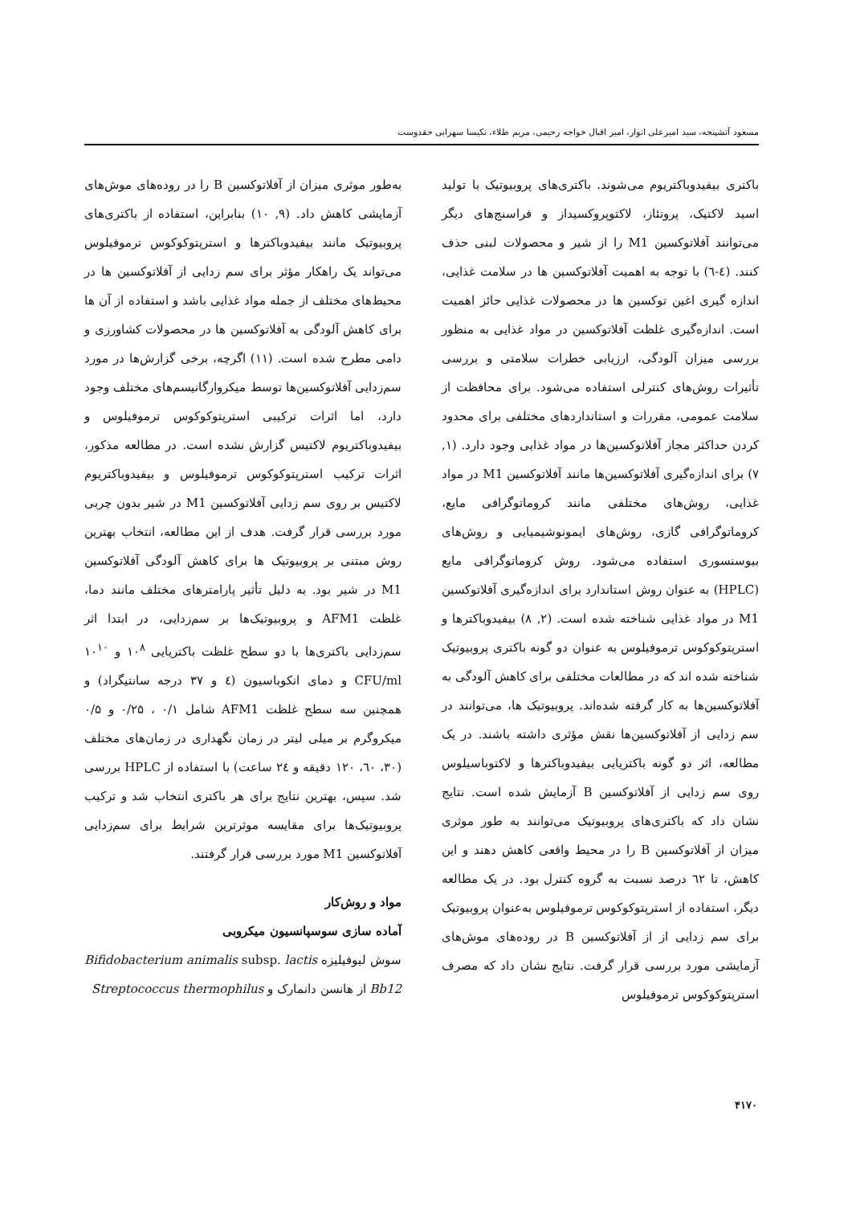مسعود آتشپنجه، سید امیرعلی انوار، امیر اقبال خواجه رحیمی، مریم طلاء، نکیسا سهرابی حقدوست
باکتری بیفیدوباکتریوم می‌شوند. باکتری‌های پروبیوتیک با تولید اسید لاکتیک، پروتئاز، لاکتوپروکسیداز و فراسنج‌های دیگر می‌توانند آفلاتوکسین M1 را از شیر و محصولات لبنی حذف کنند. (٤-٦) با توجه به اهمیت آفلاتوکسین ها در سلامت غذایی، اندازه گیری اغین توکسین ها در محصولات غذایی حائز اهمیت است. اندازه‌گیری غلظت آفلاتوکسین در مواد غذایی به منظور بررسی میزان آلودگی، ارزیابی خطرات سلامتی و بررسی تأثیرات روش‌های کنترلی استفاده می‌شود. برای محافظت از سلامت عمومی، مقررات و استانداردهای مختلفی برای محدود کردن حداکثر مجاز آفلاتوکسین‌ها در مواد غذایی وجود دارد. (۱, ۷) برای اندازه‌گیری آفلاتوکسین‌ها مانند آفلاتوکسین M1 در مواد غذایی، روش‌های مختلفی مانند کروماتوگرافی مایع، کروماتوگرافی گازی، روش‌های ایمونوشیمیایی و روش‌های بیوسنسوری استفاده می‌شود. روش کروماتوگرافی مایع (HPLC) به عنوان روش استاندارد برای اندازه‌گیری آفلاتوکسین M1 در مواد غذایی شناخته شده است. (۲, ۸) بیفیدوباکترها و استرپتوکوکوس ترموفیلوس به عنوان دو گونه باکتری پروبیوتیک شناخته شده اند که در مطالعات مختلفی برای کاهش آلودگی به آفلاتوکسین‌ها به کار گرفته شده‌اند. پروبیوتیک ها، می‌توانند در سم زدایی از آفلاتوکسین‌ها نقش مؤثری داشته باشند. در یک مطالعه، اثر دو گونه باکتریایی بیفیدوباکترها و لاکتوباسیلوس روی سم زدایی از آفلاتوکسین B آزمایش شده است. نتایج نشان داد که باکتری‌های پروبیوتیک می‌توانند به طور موثری میزان از آفلاتوکسین B را در محیط واقعی کاهش دهند و این کاهش، تا ٦٢ درصد نسبت به گروه کنترل بود. در یک مطالعه دیگر، استفاده از استرپتوکوکوس ترموفیلوس به‌عنوان پروبیوتیک برای سم زدایی از از آفلاتوکسین B در روده‌های موش‌های آزمایشی مورد بررسی قرار گرفت. نتایج نشان داد که مصرف استرپتوکوکوس ترموفیلوس
به‌طور موثری میزان از آفلاتوکسین B را در روده‌های موش‌های آزمایشی کاهش داد. (۹, ۱۰) بنابراین، استفاده از باکتری‌های پروبیوتیک مانند بیفیدوباکترها و استرپتوکوکوس ترموفیلوس می‌تواند یک راهکار مؤثر برای سم زدایی از آفلاتوکسین ها در محیط‌های مختلف از جمله مواد غذایی باشد و استفاده از آن ها برای کاهش آلودگی به آفلاتوکسین ها در محصولات کشاورزی و دامی مطرح شده است. (۱۱) اگرچه، برخی گزارش‌ها در مورد سم‌زدایی آفلاتوکسین‌ها توسط میکروارگانیسم‌های مختلف وجود دارد، اما اثرات ترکیبی استرپتوکوکوس ترموفیلوس و بیفیدوباکتریوم لاکتیس گزارش نشده است. در مطالعه مذکور، اثرات ترکیب استرپتوکوکوس ترموفیلوس و بیفیدوباکتریوم لاکتیس بر روی سم زدایی آفلاتوکسین M1 در شیر بدون چربی مورد بررسی قرار گرفت. هدف از این مطالعه، انتخاب بهترین روش مبتنی بر پروبیوتیک ها برای کاهش آلودگی آفلاتوکسین M1 در شیر بود. به دلیل تأثیر پارامترهای مختلف مانند دما، غلظت AFM1 و پروبیوتیک‌ها بر سم‌زدایی، در ابتدا اثر سم‌زدایی باکتری‌ها با دو سطح غلظت باکتریایی ۱۰<sup>۸</sup> و ۱۰<sup>۱۰</sup> CFU/ml و دمای انکوباسیون (٤ و ۳۷ درجه سانتیگراد) و همچنین سه سطح غلظت AFM1 شامل ۰/۱ ، ۰/۲۵ و ۰/۵ میکروگرم بر میلی لیتر در زمان نگهداری در زمان‌های مختلف (۳۰، ٦۰، ۱۲۰ دقیقه و ۲٤ ساعت) با استفاده از HPLC بررسی شد. سپس، بهترین نتایج برای هر باکتری انتخاب شد و ترکیب پروبیوتیک‌ها برای مقایسه موثرترین شرایط برای سم‌زدایی آفلاتوکسین M1 مورد بررسی قرار گرفتند.
مواد و روش‌کار
آماده سازی سوسپانسیون میکروبی
سوش لیوفیلیزه Bifidobacterium animalis subsp. lactis Bb12 از هانسن دانمارک و Streptococcus thermophilus
۴۱۷۰